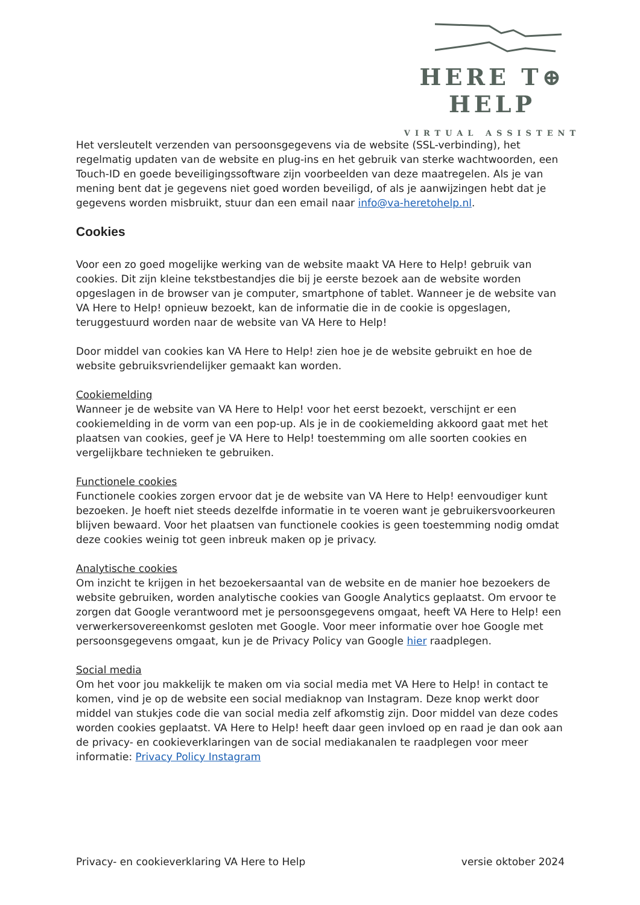HERE T⊕ HELP
VIRTUAL ASSISTENT
Het versleutelt verzenden van persoonsgegevens via de website (SSL-verbinding), het regelmatig updaten van de website en plug-ins en het gebruik van sterke wachtwoorden, een Touch-ID en goede beveiligingssoftware zijn voorbeelden van deze maatregelen. Als je van mening bent dat je gegevens niet goed worden beveiligd, of als je aanwijzingen hebt dat je gegevens worden misbruikt, stuur dan een email naar info@va-heretohelp.nl.
Cookies
Voor een zo goed mogelijke werking van de website maakt VA Here to Help! gebruik van cookies. Dit zijn kleine tekstbestandjes die bij je eerste bezoek aan de website worden opgeslagen in de browser van je computer, smartphone of tablet. Wanneer je de website van VA Here to Help! opnieuw bezoekt, kan de informatie die in de cookie is opgeslagen, teruggestuurd worden naar de website van VA Here to Help!
Door middel van cookies kan VA Here to Help! zien hoe je de website gebruikt en hoe de website gebruiksvriendelijker gemaakt kan worden.
Cookiemelding
Wanneer je de website van VA Here to Help! voor het eerst bezoekt, verschijnt er een cookiemelding in de vorm van een pop-up. Als je in de cookiemelding akkoord gaat met het plaatsen van cookies, geef je VA Here to Help! toestemming om alle soorten cookies en vergelijkbare technieken te gebruiken.
Functionele cookies
Functionele cookies zorgen ervoor dat je de website van VA Here to Help! eenvoudiger kunt bezoeken. Je hoeft niet steeds dezelfde informatie in te voeren want je gebruikersvoorkeuren blijven bewaard. Voor het plaatsen van functionele cookies is geen toestemming nodig omdat deze cookies weinig tot geen inbreuk maken op je privacy.
Analytische cookies
Om inzicht te krijgen in het bezoekersaantal van de website en de manier hoe bezoekers de website gebruiken, worden analytische cookies van Google Analytics geplaatst. Om ervoor te zorgen dat Google verantwoord met je persoonsgegevens omgaat, heeft VA Here to Help! een verwerkersovereenkomst gesloten met Google. Voor meer informatie over hoe Google met persoonsgegevens omgaat, kun je de Privacy Policy van Google hier raadplegen.
Social media
Om het voor jou makkelijk te maken om via social media met VA Here to Help! in contact te komen, vind je op de website een social mediaknop van Instagram. Deze knop werkt door middel van stukjes code die van social media zelf afkomstig zijn. Door middel van deze codes worden cookies geplaatst. VA Here to Help! heeft daar geen invloed op en raad je dan ook aan de privacy- en cookieverklaringen van de social mediakanalen te raadplegen voor meer informatie: Privacy Policy Instagram
Privacy- en cookieverklaring VA Here to Help versie oktober 2024